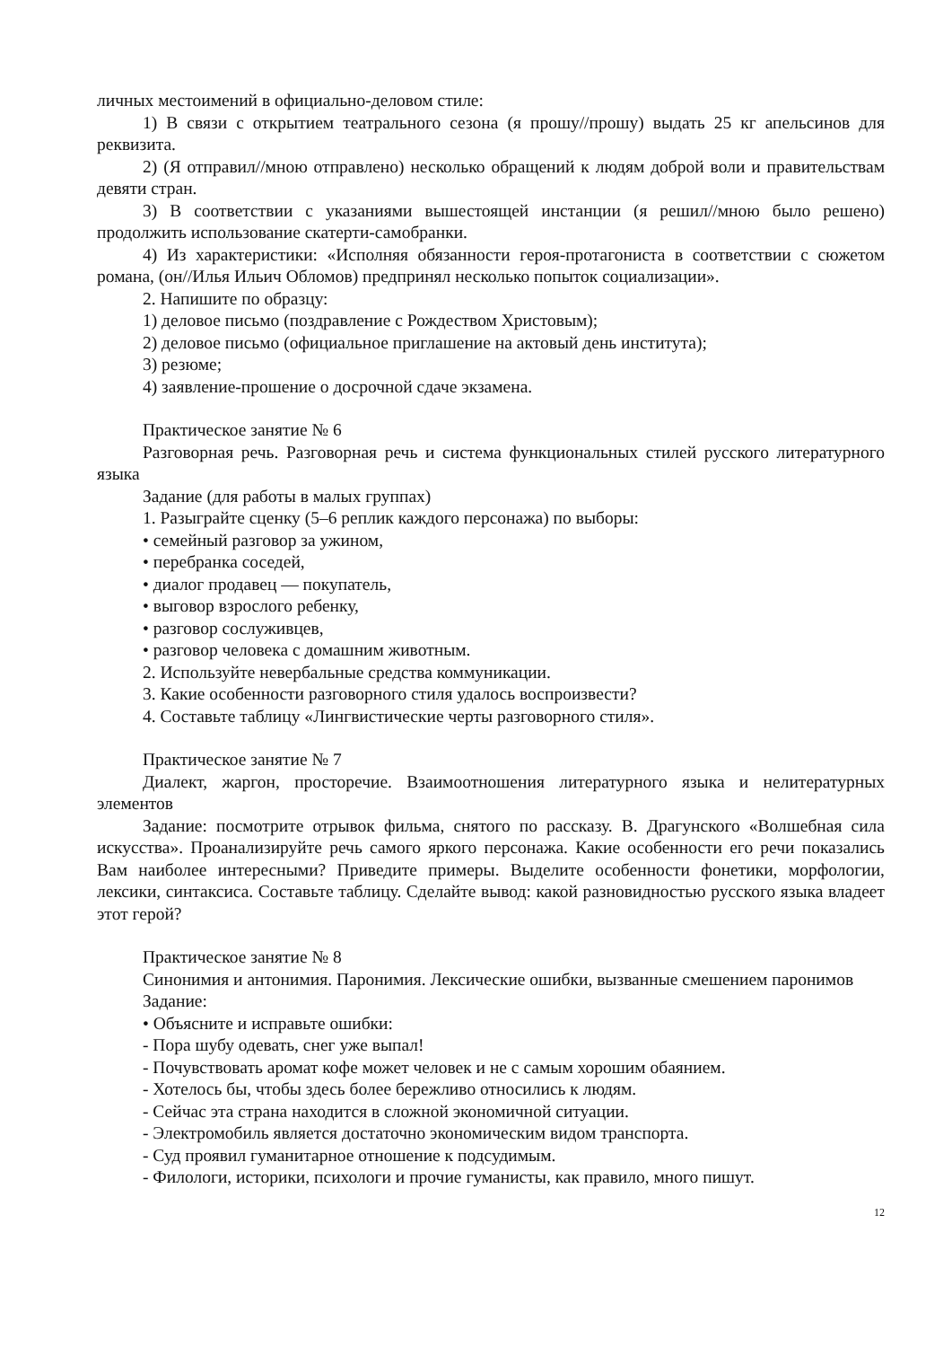личных местоимений в официально-деловом стиле:
1) В связи с открытием театрального сезона (я прошу//прошу) выдать 25 кг апельсинов для реквизита.
2) (Я отправил//мною отправлено) несколько обращений к людям доброй воли и правительствам девяти стран.
3) В соответствии с указаниями вышестоящей инстанции (я решил//мною было решено) продолжить использование скатерти-самобранки.
4) Из характеристики: «Исполняя обязанности героя-протагониста в соответствии с сюжетом романа, (он//Илья Ильич Обломов) предпринял несколько попыток социализации».
2. Напишите по образцу:
1) деловое письмо (поздравление с Рождеством Христовым);
2) деловое письмо (официальное приглашение на актовый день института);
3) резюме;
4) заявление-прошение о досрочной сдаче экзамена.
Практическое занятие № 6
Разговорная речь. Разговорная речь и система функциональных стилей русского литературного языка
Задание (для работы в малых группах)
1. Разыграйте сценку (5–6 реплик каждого персонажа) по выборы:
• семейный разговор за ужином,
• перебранка соседей,
• диалог продавец — покупатель,
• выговор взрослого ребенку,
• разговор сослуживцев,
• разговор человека с домашним животным.
2. Используйте невербальные средства коммуникации.
3. Какие особенности разговорного стиля удалось воспроизвести?
4. Составьте таблицу «Лингвистические черты разговорного стиля».
Практическое занятие № 7
Диалект, жаргон, просторечие. Взаимоотношения литературного языка и нелитературных элементов
Задание: посмотрите отрывок фильма, снятого по рассказу. В. Драгунского «Волшебная сила искусства». Проанализируйте речь самого яркого персонажа. Какие особенности его речи показались Вам наиболее интересными? Приведите примеры. Выделите особенности фонетики, морфологии, лексики, синтаксиса. Составьте таблицу. Сделайте вывод: какой разновидностью русского языка владеет этот герой?
Практическое занятие № 8
Синонимия и антонимия. Паронимия. Лексические ошибки, вызванные смешением паронимов
Задание:
• Объясните и исправьте ошибки:
- Пора шубу одевать, снег уже выпал!
- Почувствовать аромат кофе может человек и не с самым хорошим обаянием.
- Хотелось бы, чтобы здесь более бережливо относились к людям.
- Сейчас эта страна находится в сложной экономичной ситуации.
- Электромобиль является достаточно экономическим видом транспорта.
- Суд проявил гуманитарное отношение к подсудимым.
- Филологи, историки, психологи и прочие гуманисты, как правило, много пишут.
12